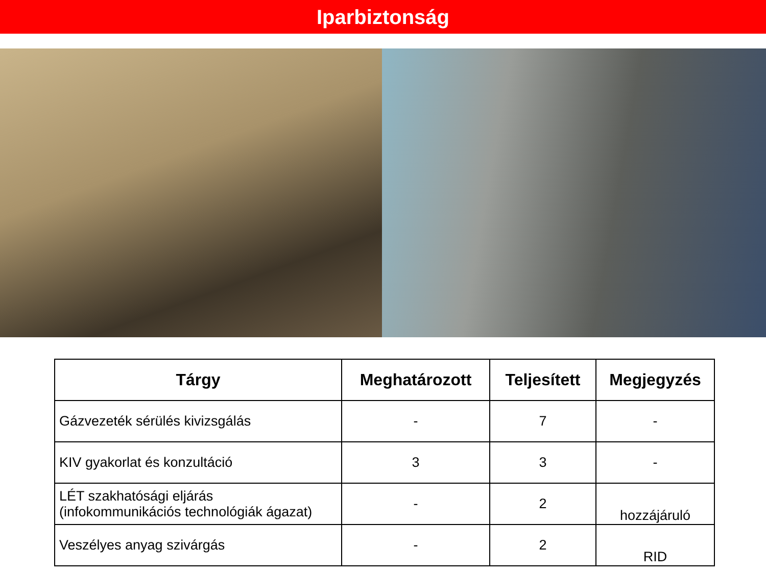Iparbiztonság
| Tárgy | Meghatározott | Teljesített | Megjegyzés |
| --- | --- | --- | --- |
| Gázvezeték sérülés kivizsgálás | - | 7 | - |
| KIV gyakorlat és konzultáció | 3 | 3 | - |
| LÉT szakhatósági eljárás (infokommunikációs technológiák ágazat) | - | 2 | hozzájáruló |
| Veszélyes anyag szivárgás | - | 2 | RID |